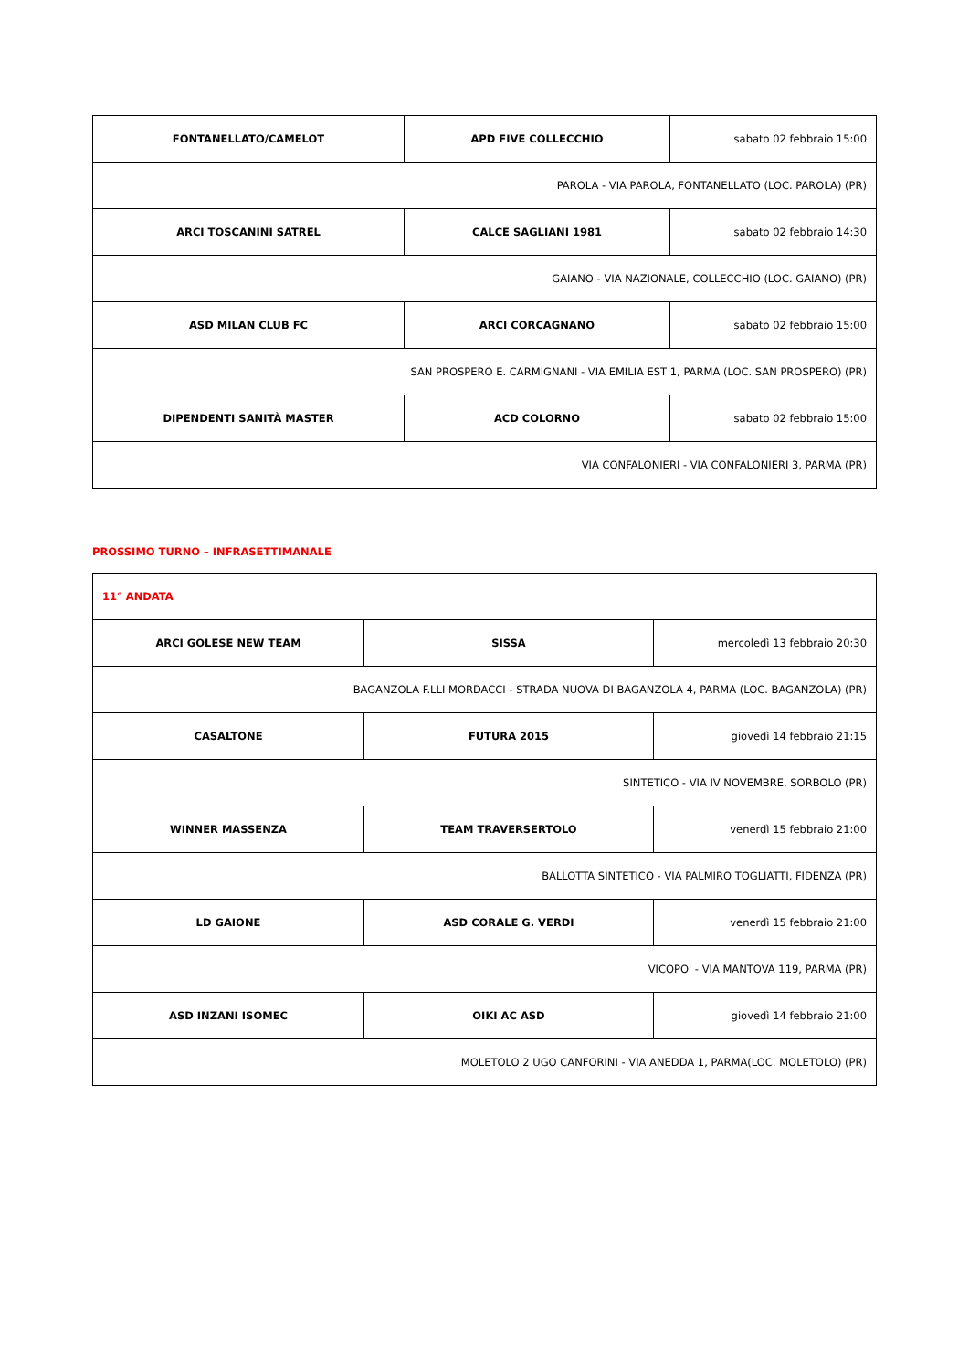| FONTANELLATO/CAMELOT | APD FIVE COLLECCHIO | sabato 02 febbraio 15:00 |
| PAROLA - VIA PAROLA, FONTANELLATO (LOC. PAROLA) (PR) | | |
| ARCI TOSCANINI SATREL | CALCE SAGLIANI 1981 | sabato 02 febbraio 14:30 |
| GAIANO - VIA NAZIONALE, COLLECCHIO (LOC. GAIANO) (PR) | | |
| ASD MILAN CLUB FC | ARCI CORCAGNANO | sabato 02 febbraio 15:00 |
| SAN PROSPERO E. CARMIGNANI - VIA EMILIA EST 1, PARMA (LOC. SAN PROSPERO) (PR) | | |
| DIPENDENTI SANITÀ MASTER | ACD COLORNO | sabato 02 febbraio 15:00 |
| VIA CONFALONIERI - VIA CONFALONIERI 3, PARMA (PR) | | |
PROSSIMO TURNO – INFRASETTIMANALE
| 11° ANDATA | | |
| ARCI GOLESE NEW TEAM | SISSA | mercoledì 13 febbraio 20:30 |
| BAGANZOLA F.LLI MORDACCI - STRADA NUOVA DI BAGANZOLA 4, PARMA (LOC. BAGANZOLA) (PR) | | |
| CASALTONE | FUTURA 2015 | giovedì 14 febbraio 21:15 |
| SINTETICO - VIA IV NOVEMBRE, SORBOLO (PR) | | |
| WINNER MASSENZA | TEAM TRAVERSERTOLO | venerdì 15 febbraio 21:00 |
| BALLOTTA SINTETICO - VIA PALMIRO TOGLIATTI, FIDENZA (PR) | | |
| LD GAIONE | ASD CORALE G. VERDI | venerdì 15 febbraio 21:00 |
| VICOPO' - VIA MANTOVA 119, PARMA (PR) | | |
| ASD INZANI ISOMEC | OIKI AC ASD | giovedì 14 febbraio 21:00 |
| MOLETOLO 2 UGO CANFORINI - VIA ANEDDA 1, PARMA(LOC. MOLETOLO) (PR) | | |